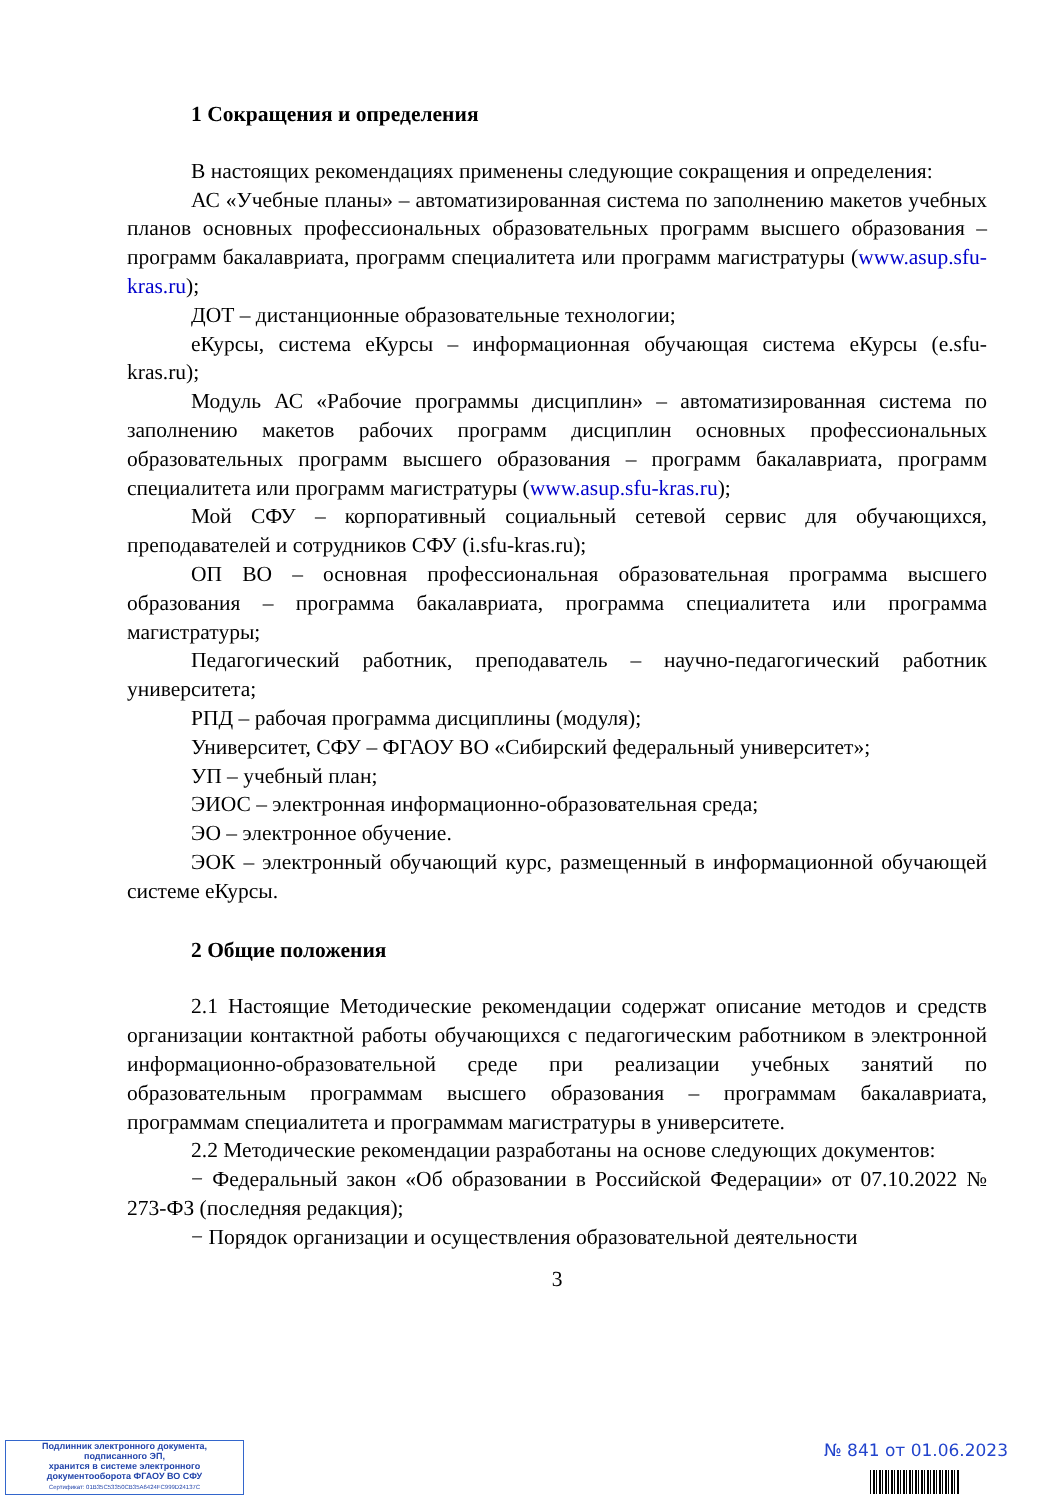1 Сокращения и определения
В настоящих рекомендациях применены следующие сокращения и определения:
АС «Учебные планы» – автоматизированная система по заполнению макетов учебных планов основных профессиональных образовательных программ высшего образования – программ бакалавриата, программ специалитета или программ магистратуры (www.asup.sfu-kras.ru);
ДОТ – дистанционные образовательные технологии;
еКурсы, система еКурсы – информационная обучающая система еКурсы (e.sfu-kras.ru);
Модуль АС «Рабочие программы дисциплин» – автоматизированная система по заполнению макетов рабочих программ дисциплин основных профессиональных образовательных программ высшего образования – программ бакалавриата, программ специалитета или программ магистратуры (www.asup.sfu-kras.ru);
Мой СФУ – корпоративный социальный сетевой сервис для обучающихся, преподавателей и сотрудников СФУ (i.sfu-kras.ru);
ОП ВО – основная профессиональная образовательная программа высшего образования – программа бакалавриата, программа специалитета или программа магистратуры;
Педагогический работник, преподаватель – научно-педагогический работник университета;
РПД – рабочая программа дисциплины (модуля);
Университет, СФУ – ФГАОУ ВО «Сибирский федеральный университет»;
УП – учебный план;
ЭИОС – электронная информационно-образовательная среда;
ЭО – электронное обучение.
ЭОК – электронный обучающий курс, размещенный в информационной обучающей системе еКурсы.
2 Общие положения
2.1 Настоящие Методические рекомендации содержат описание методов и средств организации контактной работы обучающихся с педагогическим работником в электронной информационно-образовательной среде при реализации учебных занятий по образовательным программам высшего образования – программам бакалавриата, программам специалитета и программам магистратуры в университете.
2.2 Методические рекомендации разработаны на основе следующих документов:
− Федеральный закон «Об образовании в Российской Федерации» от 07.10.2022 № 273-ФЗ (последняя редакция);
− Порядок организации и осуществления образовательной деятельности
3
Подлинник электронного документа,
подписанного ЭП,
хранится в системе электронного
документооборота ФГАОУ ВО СФУ
Сертификат: 01B35C53350CB35A6424FC999D24137C
№ 841 от 01.06.2023